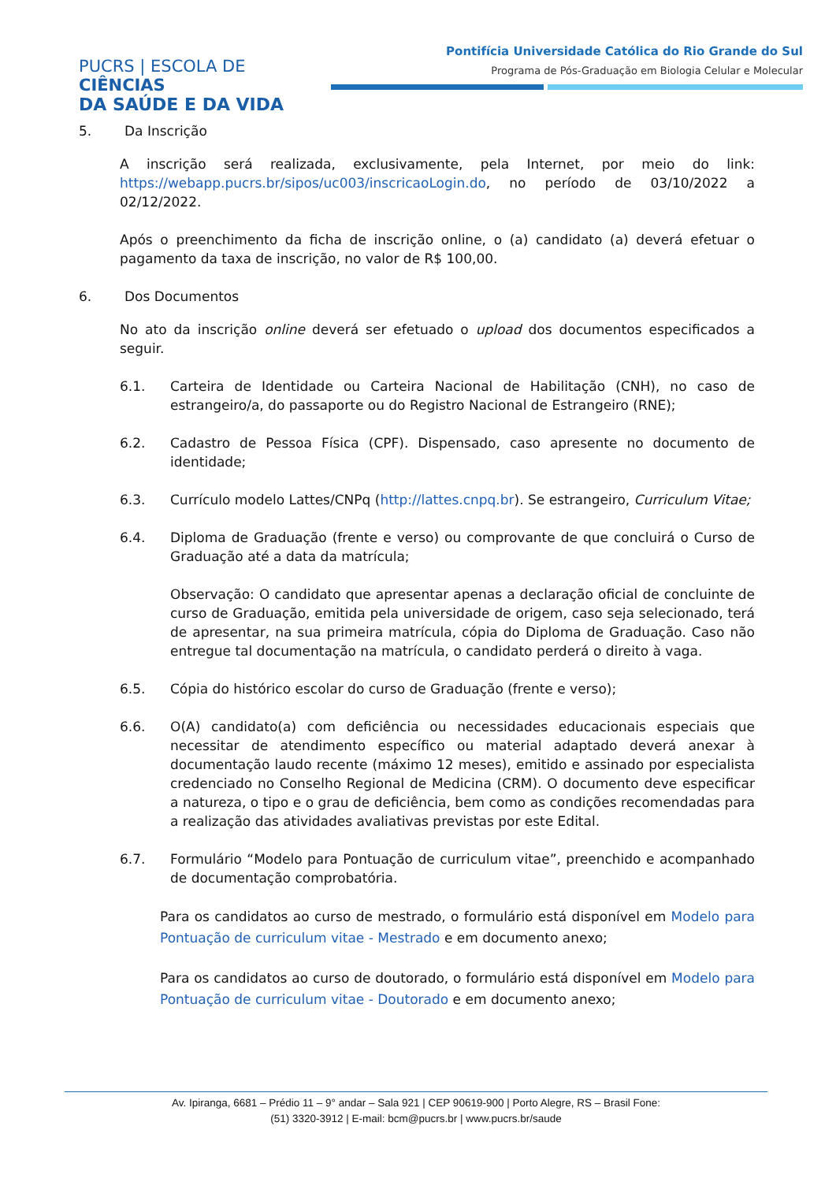PUCRS | ESCOLA DE CIÊNCIAS
DA SAÚDE E DA VIDA
Pontifícia Universidade Católica do Rio Grande do Sul
Programa de Pós-Graduação em Biologia Celular e Molecular
5. Da Inscrição
A inscrição será realizada, exclusivamente, pela Internet, por meio do link: https://webapp.pucrs.br/sipos/uc003/inscricaoLogin.do, no período de 03/10/2022 a 02/12/2022.
Após o preenchimento da ficha de inscrição online, o (a) candidato (a) deverá efetuar o pagamento da taxa de inscrição, no valor de R$ 100,00.
6. Dos Documentos
No ato da inscrição online deverá ser efetuado o upload dos documentos especificados a seguir.
6.1. Carteira de Identidade ou Carteira Nacional de Habilitação (CNH), no caso de estrangeiro/a, do passaporte ou do Registro Nacional de Estrangeiro (RNE);
6.2. Cadastro de Pessoa Física (CPF). Dispensado, caso apresente no documento de identidade;
6.3. Currículo modelo Lattes/CNPq (http://lattes.cnpq.br). Se estrangeiro, Curriculum Vitae;
6.4. Diploma de Graduação (frente e verso) ou comprovante de que concluirá o Curso de Graduação até a data da matrícula;
Observação: O candidato que apresentar apenas a declaração oficial de concluinte de curso de Graduação, emitida pela universidade de origem, caso seja selecionado, terá de apresentar, na sua primeira matrícula, cópia do Diploma de Graduação. Caso não entregue tal documentação na matrícula, o candidato perderá o direito à vaga.
6.5. Cópia do histórico escolar do curso de Graduação (frente e verso);
6.6. O(A) candidato(a) com deficiência ou necessidades educacionais especiais que necessitar de atendimento específico ou material adaptado deverá anexar à documentação laudo recente (máximo 12 meses), emitido e assinado por especialista credenciado no Conselho Regional de Medicina (CRM). O documento deve especificar a natureza, o tipo e o grau de deficiência, bem como as condições recomendadas para a realização das atividades avaliativas previstas por este Edital.
6.7. Formulário “Modelo para Pontuação de curriculum vitae”, preenchido e acompanhado de documentação comprobatória.
Para os candidatos ao curso de mestrado, o formulário está disponível em Modelo para Pontuação de curriculum vitae - Mestrado e em documento anexo;
Para os candidatos ao curso de doutorado, o formulário está disponível em Modelo para Pontuação de curriculum vitae - Doutorado e em documento anexo;
Av. Ipiranga, 6681 – Prédio 11 – 9° andar – Sala 921 | CEP 90619-900 | Porto Alegre, RS – Brasil Fone:
(51) 3320-3912 | E-mail: bcm@pucrs.br | www.pucrs.br/saude